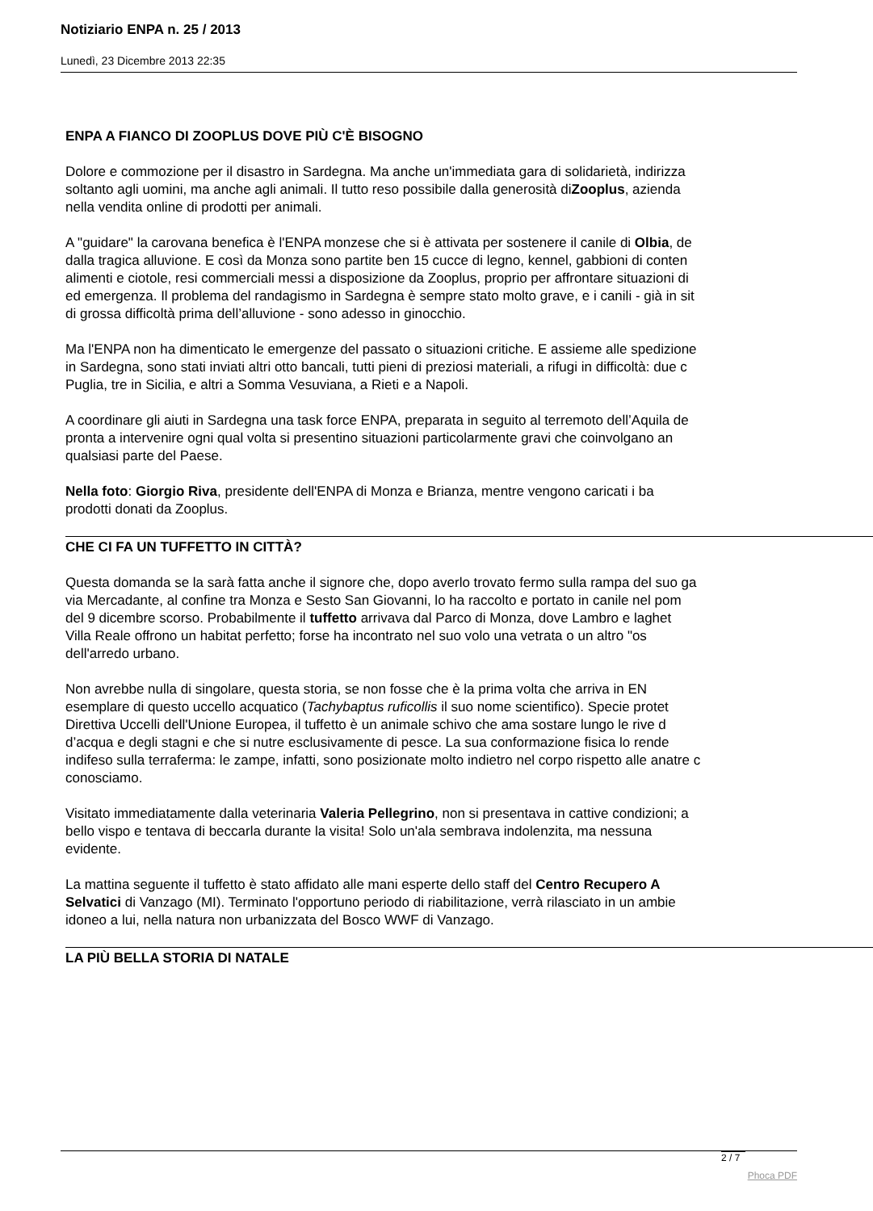Notiziario ENPA n. 25 / 2013
Lunedì, 23 Dicembre 2013 22:35
ENPA A FIANCO DI ZOOPLUS DOVE PIÙ C'È BISOGNO
Dolore e commozione per il disastro in Sardegna. Ma anche un'immediata gara di solidarietà, indirizza
soltanto agli uomini, ma anche agli animali. Il tutto reso possibile dalla generosità diZooplus, azienda
nella vendita online di prodotti per animali.
A "guidare" la carovana benefica è l'ENPA monzese che si è attivata per sostenere il canile di Olbia, de
dalla tragica alluvione. E così da Monza sono partite ben 15 cucce di legno, kennel, gabbioni di conten
alimenti e ciotole, resi commerciali messi a disposizione da Zooplus, proprio per affrontare situazioni di
ed emergenza. Il problema del randagismo in Sardegna è sempre stato molto grave, e i canili - già in sit
di grossa difficoltà prima dell’alluvione - sono adesso in ginocchio.
Ma l'ENPA non ha dimenticato le emergenze del passato o situazioni critiche. E assieme alle spedizione
in Sardegna, sono stati inviati altri otto bancali, tutti pieni di preziosi materiali, a rifugi in difficoltà: due c
Puglia, tre in Sicilia, e altri a Somma Vesuviana, a Rieti e a Napoli.
A coordinare gli aiuti in Sardegna una task force ENPA, preparata in seguito al terremoto dell’Aquila de
pronta a intervenire ogni qual volta si presentino situazioni particolarmente gravi che coinvolgano an
qualsiasi parte del Paese.
Nella foto: Giorgio Riva, presidente dell'ENPA di Monza e Brianza, mentre vengono caricati i ba
prodotti donati da Zooplus.
CHE CI FA UN TUFFETTO IN CITTÀ?
Questa domanda se la sarà fatta anche il signore che, dopo averlo trovato fermo sulla rampa del suo ga
via Mercadante, al confine tra Monza e Sesto San Giovanni, lo ha raccolto e portato in canile nel pom
del 9 dicembre scorso. Probabilmente il tuffetto arrivava dal Parco di Monza, dove Lambro e laghet
Villa Reale offrono un habitat perfetto; forse ha incontrato nel suo volo una vetrata o un altro "os
dell'arredo urbano.
Non avrebbe nulla di singolare, questa storia, se non fosse che è la prima volta che arriva in EN
esemplare di questo uccello acquatico (Tachybaptus ruficollis il suo nome scientifico). Specie protet
Direttiva Uccelli dell'Unione Europea, il tuffetto è un animale schivo che ama sostare lungo le rive d
d’acqua e degli stagni e che si nutre esclusivamente di pesce. La sua conformazione fisica lo rende
indifeso sulla terraferma: le zampe, infatti, sono posizionate molto indietro nel corpo rispetto alle anatre c
conosciamo.
Visitato immediatamente dalla veterinaria Valeria Pellegrino, non si presentava in cattive condizioni; a
bello vispo e tentava di beccarla durante la visita! Solo un'ala sembrava indolenzita, ma nessuna
evidente.
La mattina seguente il tuffetto è stato affidato alle mani esperte dello staff del Centro Recupero A
Selvatici di Vanzago (MI). Terminato l'opportuno periodo di riabilitazione, verrà rilasciato in un ambie
idoneo a lui, nella natura non urbanizzata del Bosco WWF di Vanzago.
LA PIÙ BELLA STORIA DI NATALE
2 / 7
Phoca PDF